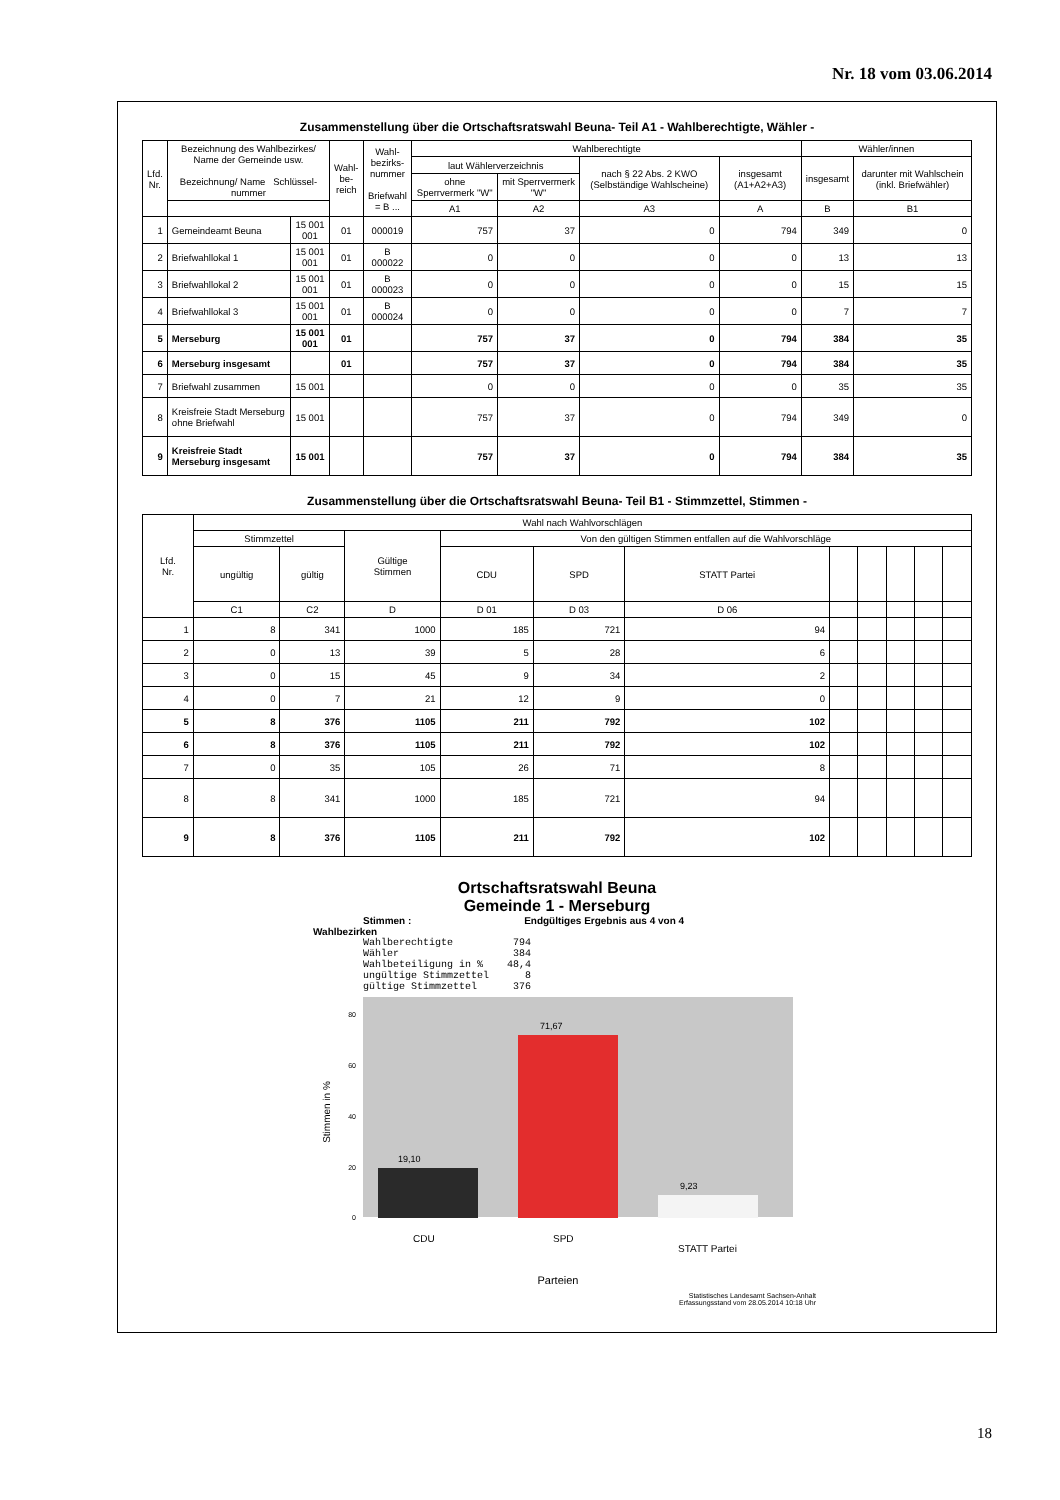Nr. 18 vom 03.06.2014
Zusammenstellung über die Ortschaftsratswahl Beuna- Teil A1 - Wahlberechtigte, Wähler -
| Lfd. Nr. | Bezeichnung des Wahlbezirkes/ Name der Gemeinde usw. Bezeichnung/ Name Schlüssel-nummer | | Wahl- be- reich | Wahl- bezirks- nummer Briefwahl = B ... | Wahlberechtigte | | | | Wähler/innen | |
| --- | --- | --- | --- | --- | --- | --- | --- | --- | --- | --- |
| | | | | | laut Wählerverzeichnis | | nach § 22 Abs. 2 KWO (Selbständige Wahlscheine) | insgesamt (A1+A2+A3) | insgesamt | darunter mit Wahlschein (inkl. Briefwähler) |
| | | | | | ohne Sperrvermerk "W" | mit Sperrvermerk "W" | | | | |
| | | | | | A1 | A2 | A3 | A | B | B1 |
| 1 | Gemeindeamt Beuna | 15 001 001 | 01 | 000019 | 757 | 37 | 0 | 794 | 349 | 0 |
| 2 | Briefwahllokal 1 | 15 001 001 | 01 | B 000022 | 0 | 0 | 0 | 0 | 13 | 13 |
| 3 | Briefwahllokal 2 | 15 001 001 | 01 | B 000023 | 0 | 0 | 0 | 0 | 15 | 15 |
| 4 | Briefwahllokal 3 | 15 001 001 | 01 | B 000024 | 0 | 0 | 0 | 0 | 7 | 7 |
| 5 | Merseburg | 15 001 001 | 01 | | 757 | 37 | 0 | 794 | 384 | 35 |
| 6 | Merseburg insgesamt | | 01 | | 757 | 37 | 0 | 794 | 384 | 35 |
| 7 | Briefwahl zusammen | 15 001 | | | 0 | 0 | 0 | 0 | 35 | 35 |
| 8 | Kreisfreie Stadt Merseburg ohne Briefwahl | 15 001 | | | 757 | 37 | 0 | 794 | 349 | 0 |
| 9 | Kreisfreie Stadt Merseburg insgesamt | 15 001 | | | 757 | 37 | 0 | 794 | 384 | 35 |
Zusammenstellung über die Ortschaftsratswahl Beuna- Teil B1 - Stimmzettel, Stimmen -
| Lfd. Nr. | Wahl nach Wahlvorschlägen | | | | | | | | | | |
| --- | --- | --- | --- | --- | --- | --- | --- | --- | --- | --- | --- |
| | Stimmzettel | | Gültige Stimmen | Von den gültigen Stimmen entfallen auf die Wahlvorschläge | | | | | | | |
| | ungültig | gültig | | CDU | SPD | STATT Partei | | | | | |
| | C1 | C2 | D | D 01 | D 03 | D 06 | | | | | |
| 1 | 8 | 341 | 1000 | 185 | 721 | 94 | | | | | |
| 2 | 0 | 13 | 39 | 5 | 28 | 6 | | | | | |
| 3 | 0 | 15 | 45 | 9 | 34 | 2 | | | | | |
| 4 | 0 | 7 | 21 | 12 | 9 | 0 | | | | | |
| 5 | 8 | 376 | 1105 | 211 | 792 | 102 | | | | | |
| 6 | 8 | 376 | 1105 | 211 | 792 | 102 | | | | | |
| 7 | 0 | 35 | 105 | 26 | 71 | 8 | | | | | |
| 8 | 8 | 341 | 1000 | 185 | 721 | 94 | | | | | |
| 9 | 8 | 376 | 1105 | 211 | 792 | 102 | | | | | |
Ortschaftsratswahl Beuna
Gemeinde 1 - Merseburg
Stimmen : Endgültiges Ergebnis aus 4 von 4
Wahlbezirken
Wahlberechtigte 794 Wähler 384 Wahlbeteiligung in % 48,4 ungültige Stimmzettel 8 gültige Stimmzettel 376
Stimmen in %
0
20
40
60
80
19,10
71,67
9,23
CDU
SPD
STATT Partei
Parteien
Statistisches Landesamt Sachsen-Anhalt
Erfassungsstand vom 28.05.2014 10:18 Uhr
18